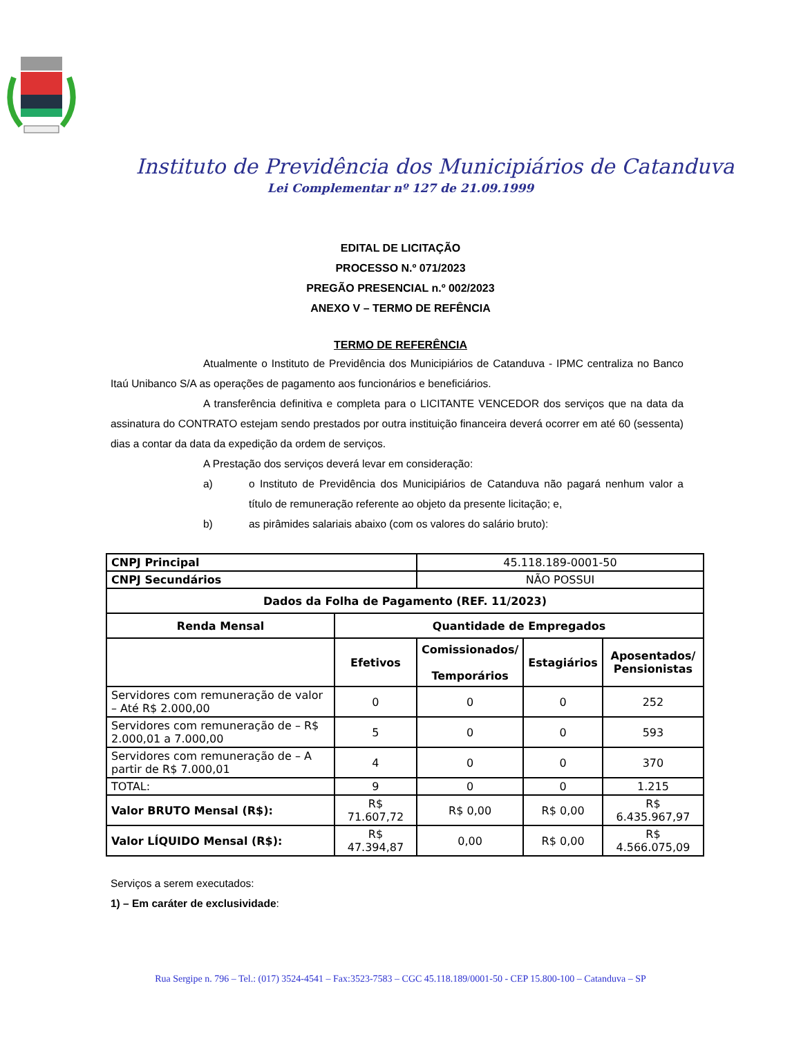Instituto de Previdência dos Municipiários de Catanduva
Lei Complementar nº 127 de 21.09.1999
EDITAL DE LICITAÇÃO
PROCESSO N.º 071/2023
PREGÃO PRESENCIAL n.º 002/2023
ANEXO V – TERMO DE REFÊNCIA
TERMO DE REFERÊNCIA
Atualmente o Instituto de Previdência dos Municipiários de Catanduva - IPMC centraliza no Banco Itaú Unibanco S/A as operações de pagamento aos funcionários e beneficiários.
A transferência definitiva e completa para o LICITANTE VENCEDOR dos serviços que na data da assinatura do CONTRATO estejam sendo prestados por outra instituição financeira deverá ocorrer em até 60 (sessenta) dias a contar da data da expedição da ordem de serviços.
A Prestação dos serviços deverá levar em consideração:
a) o Instituto de Previdência dos Municipiários de Catanduva não pagará nenhum valor a título de remuneração referente ao objeto da presente licitação; e,
b) as pirâmides salariais abaixo (com os valores do salário bruto):
| CNPJ Principal | | 45.118.189-0001-50 | | |
| CNPJ Secundários | | NÃO POSSUI | | |
| Dados da Folha de Pagamento (REF. 11/2023) | | | | |
| Renda Mensal | Quantidade de Empregados | | | |
| | Efetivos | Comissionados/ Temporários | Estagiários | Aposentados/ Pensionistas |
| Servidores com remuneração de valor – Até R$ 2.000,00 | 0 | 0 | 0 | 252 |
| Servidores com remuneração de – R$ 2.000,01 a 7.000,00 | 5 | 0 | 0 | 593 |
| Servidores com remuneração de – A partir de R$ 7.000,01 | 4 | 0 | 0 | 370 |
| TOTAL: | 9 | 0 | 0 | 1.215 |
| Valor BRUTO Mensal (R$): | R$ 71.607,72 | R$ 0,00 | R$ 0,00 | R$ 6.435.967,97 |
| Valor LÍQUIDO Mensal (R$): | R$ 47.394,87 | 0,00 | R$ 0,00 | R$ 4.566.075,09 |
Serviços a serem executados:
1) – Em caráter de exclusividade:
Rua Sergipe n. 796 – Tel.: (017) 3524-4541 – Fax:3523-7583 – CGC 45.118.189/0001-50 - CEP 15.800-100 – Catanduva – SP